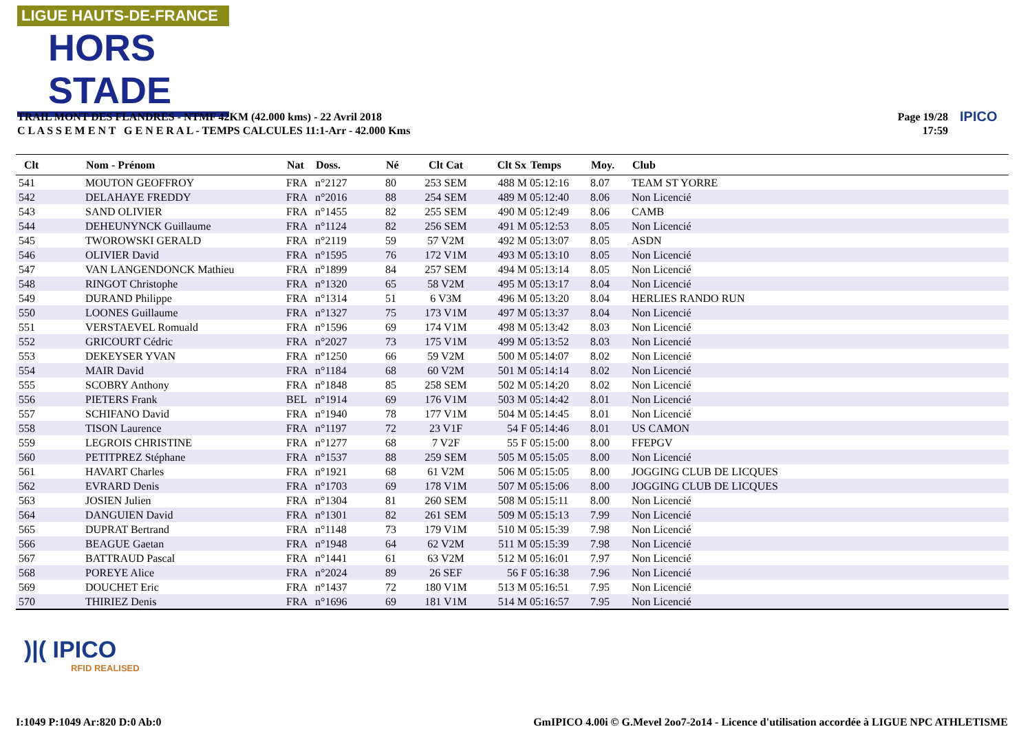LIGUE HAUTS-DE-FRANCE
HORS STADE
TRAIL MONT DES FLANDRES - NTMF 42KM (42.000 kms) - 22 Avril 2018
C L A S S E M E N T G E N E R A L - TEMPS CALCULES 11:1-Arr - 42.000 Kms
Page 19/28
17:59
IPICO
| Clt | Nom - Prénom | Nat | Doss. | Né | Clt Cat | Clt Sx | Temps | Moy. | Club |
| --- | --- | --- | --- | --- | --- | --- | --- | --- | --- |
| 541 | MOUTON GEOFFROY | FRA | n°2127 | 80 | 253 SEM | 488 M | 05:12:16 | 8.07 | TEAM ST YORRE |
| 542 | DELAHAYE FREDDY | FRA | n°2016 | 88 | 254 SEM | 489 M | 05:12:40 | 8.06 | Non Licencié |
| 543 | SAND OLIVIER | FRA | n°1455 | 82 | 255 SEM | 490 M | 05:12:49 | 8.06 | CAMB |
| 544 | DEHEUNYNCK Guillaume | FRA | n°1124 | 82 | 256 SEM | 491 M | 05:12:53 | 8.05 | Non Licencié |
| 545 | TWOROWSKI GERALD | FRA | n°2119 | 59 | 57 V2M | 492 M | 05:13:07 | 8.05 | ASDN |
| 546 | OLIVIER David | FRA | n°1595 | 76 | 172 V1M | 493 M | 05:13:10 | 8.05 | Non Licencié |
| 547 | VAN LANGENDONCK Mathieu | FRA | n°1899 | 84 | 257 SEM | 494 M | 05:13:14 | 8.05 | Non Licencié |
| 548 | RINGOT Christophe | FRA | n°1320 | 65 | 58 V2M | 495 M | 05:13:17 | 8.04 | Non Licencié |
| 549 | DURAND Philippe | FRA | n°1314 | 51 | 6 V3M | 496 M | 05:13:20 | 8.04 | HERLIES RANDO RUN |
| 550 | LOONES Guillaume | FRA | n°1327 | 75 | 173 V1M | 497 M | 05:13:37 | 8.04 | Non Licencié |
| 551 | VERSTAEVEL Romuald | FRA | n°1596 | 69 | 174 V1M | 498 M | 05:13:42 | 8.03 | Non Licencié |
| 552 | GRICOURT Cédric | FRA | n°2027 | 73 | 175 V1M | 499 M | 05:13:52 | 8.03 | Non Licencié |
| 553 | DEKEYSER YVAN | FRA | n°1250 | 66 | 59 V2M | 500 M | 05:14:07 | 8.02 | Non Licencié |
| 554 | MAIR David | FRA | n°1184 | 68 | 60 V2M | 501 M | 05:14:14 | 8.02 | Non Licencié |
| 555 | SCOBRY Anthony | FRA | n°1848 | 85 | 258 SEM | 502 M | 05:14:20 | 8.02 | Non Licencié |
| 556 | PIETERS Frank | BEL | n°1914 | 69 | 176 V1M | 503 M | 05:14:42 | 8.01 | Non Licencié |
| 557 | SCHIFANO David | FRA | n°1940 | 78 | 177 V1M | 504 M | 05:14:45 | 8.01 | Non Licencié |
| 558 | TISON Laurence | FRA | n°1197 | 72 | 23 V1F | 54 F | 05:14:46 | 8.01 | US CAMON |
| 559 | LEGROIS CHRISTINE | FRA | n°1277 | 68 | 7 V2F | 55 F | 05:15:00 | 8.00 | FFEPGV |
| 560 | PETITPREZ Stéphane | FRA | n°1537 | 88 | 259 SEM | 505 M | 05:15:05 | 8.00 | Non Licencié |
| 561 | HAVART Charles | FRA | n°1921 | 68 | 61 V2M | 506 M | 05:15:05 | 8.00 | JOGGING CLUB DE LICQUES |
| 562 | EVRARD Denis | FRA | n°1703 | 69 | 178 V1M | 507 M | 05:15:06 | 8.00 | JOGGING CLUB DE LICQUES |
| 563 | JOSIEN Julien | FRA | n°1304 | 81 | 260 SEM | 508 M | 05:15:11 | 8.00 | Non Licencié |
| 564 | DANGUIEN David | FRA | n°1301 | 82 | 261 SEM | 509 M | 05:15:13 | 7.99 | Non Licencié |
| 565 | DUPRAT Bertrand | FRA | n°1148 | 73 | 179 V1M | 510 M | 05:15:39 | 7.98 | Non Licencié |
| 566 | BEAGUE Gaetan | FRA | n°1948 | 64 | 62 V2M | 511 M | 05:15:39 | 7.98 | Non Licencié |
| 567 | BATTRAUD Pascal | FRA | n°1441 | 61 | 63 V2M | 512 M | 05:16:01 | 7.97 | Non Licencié |
| 568 | POREYE Alice | FRA | n°2024 | 89 | 26 SEF | 56 F | 05:16:38 | 7.96 | Non Licencié |
| 569 | DOUCHET Eric | FRA | n°1437 | 72 | 180 V1M | 513 M | 05:16:51 | 7.95 | Non Licencié |
| 570 | THIRIEZ Denis | FRA | n°1696 | 69 | 181 V1M | 514 M | 05:16:57 | 7.95 | Non Licencié |
)|( IPICO
RFID REALISED
I:1049 P:1049 Ar:820 D:0 Ab:0
GmIPICO 4.00i © G.Mevel 2oo7-2o14 - Licence d'utilisation accordée à LIGUE NPC ATHLETISME